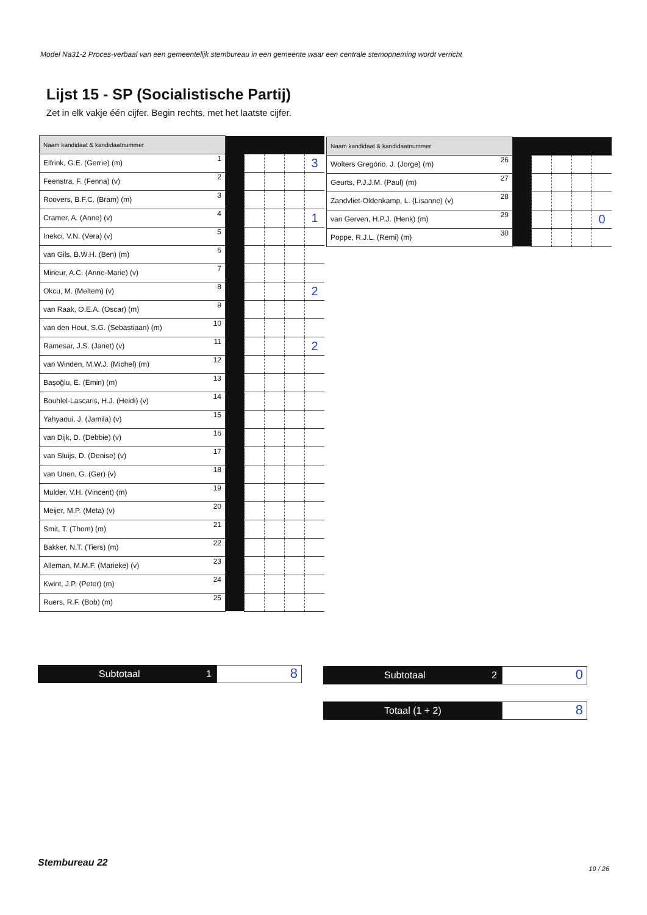Model Na31-2 Proces-verbaal van een gemeentelijk stembureau in een gemeente waar een centrale stemopneming wordt verricht
Lijst 15 - SP (Socialistische Partij)
Zet in elk vakje één cijfer. Begin rechts, met het laatste cijfer.
| Naam kandidaat & kandidaatnummer | | | | | | |
| Elfrink, G.E. (Gerrie) (m) | 1 | | | | | 3 |
| Feenstra, F. (Fenna) (v) | 2 | | | | | |
| Roovers, B.F.C. (Bram) (m) | 3 | | | | | |
| Cramer, A. (Anne) (v) | 4 | | | | | 1 |
| Inekci, V.N. (Vera) (v) | 5 | | | | | |
| van Gils, B.W.H. (Ben) (m) | 6 | | | | | |
| Mineur, A.C. (Anne-Marie) (v) | 7 | | | | | |
| Okcu, M. (Meltem) (v) | 8 | | | | | 2 |
| van Raak, O.E.A. (Oscar) (m) | 9 | | | | | |
| van den Hout, S.G. (Sebastiaan) (m) | 10 | | | | | |
| Ramesar, J.S. (Janet) (v) | 11 | | | | | 2 |
| van Winden, M.W.J. (Michel) (m) | 12 | | | | | |
| Başoğlu, E. (Emin) (m) | 13 | | | | | |
| Bouhlel-Lascaris, H.J. (Heidi) (v) | 14 | | | | | |
| Yahyaoui, J. (Jamila) (v) | 15 | | | | | |
| van Dijk, D. (Debbie) (v) | 16 | | | | | |
| van Sluijs, D. (Denise) (v) | 17 | | | | | |
| van Unen, G. (Ger) (v) | 18 | | | | | |
| Mulder, V.H. (Vincent) (m) | 19 | | | | | |
| Meijer, M.P. (Meta) (v) | 20 | | | | | |
| Smit, T. (Thom) (m) | 21 | | | | | |
| Bakker, N.T. (Tiers) (m) | 22 | | | | | |
| Alleman, M.M.F. (Marieke) (v) | 23 | | | | | |
| Kwint, J.P. (Peter) (m) | 24 | | | | | |
| Ruers, R.F. (Bob) (m) | 25 | | | | | |
| Naam kandidaat & kandidaatnummer | | | | | | |
| Wolters Gregório, J. (Jorge) (m) | 26 | | | | | |
| Geurts, P.J.J.M. (Paul) (m) | 27 | | | | | |
| Zandvliet-Oldenkamp, L. (Lisanne) (v) | 28 | | | | | |
| van Gerven, H.P.J. (Henk) (m) | 29 | | | | | 0 |
| Poppe, R.J.L. (Remi) (m) | 30 | | | | | |
Subtotaal 1
8
Subtotaal 2
0
Totaal (1 + 2)
8
Stembureau 22
19 / 26